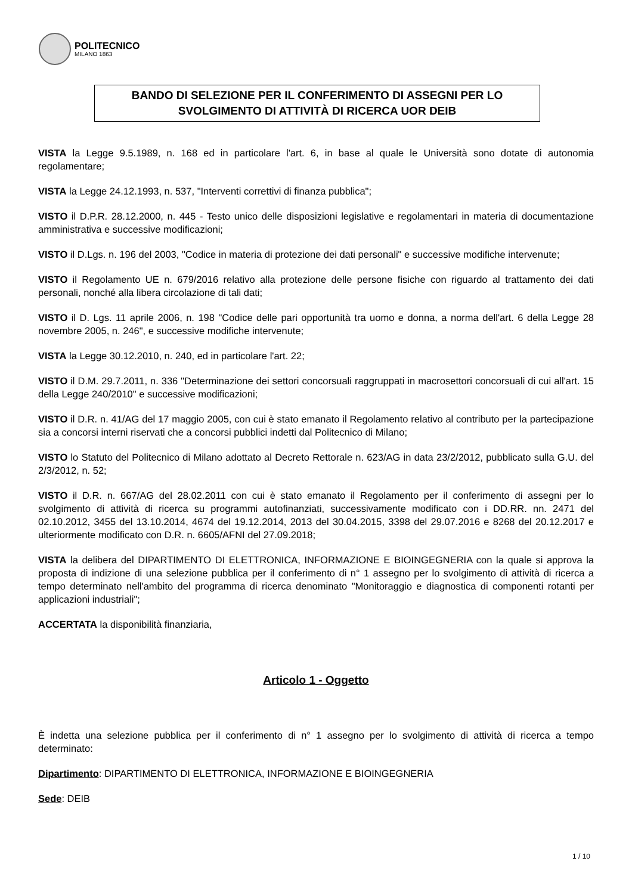POLITECNICO
MILANO 1863
BANDO DI SELEZIONE PER IL CONFERIMENTO DI ASSEGNI PER LO
SVOLGIMENTO DI ATTIVITÀ DI RICERCA UOR DEIB
VISTA la Legge 9.5.1989, n. 168 ed in particolare l'art. 6, in base al quale le Università sono dotate di autonomia regolamentare;
VISTA la Legge 24.12.1993, n. 537, "Interventi correttivi di finanza pubblica";
VISTO il D.P.R. 28.12.2000, n. 445 - Testo unico delle disposizioni legislative e regolamentari in materia di documentazione amministrativa e successive modificazioni;
VISTO il D.Lgs. n. 196 del 2003, "Codice in materia di protezione dei dati personali" e successive modifiche intervenute;
VISTO il Regolamento UE n. 679/2016 relativo alla protezione delle persone fisiche con riguardo al trattamento dei dati personali, nonché alla libera circolazione di tali dati;
VISTO il D. Lgs. 11 aprile 2006, n. 198 "Codice delle pari opportunità tra uomo e donna, a norma dell'art. 6 della Legge 28 novembre 2005, n. 246", e successive modifiche intervenute;
VISTA la Legge 30.12.2010, n. 240, ed in particolare l'art. 22;
VISTO il D.M. 29.7.2011, n. 336 "Determinazione dei settori concorsuali raggruppati in macrosettori concorsuali di cui all'art. 15 della Legge 240/2010" e successive modificazioni;
VISTO il D.R. n. 41/AG del 17 maggio 2005, con cui è stato emanato il Regolamento relativo al contributo per la partecipazione sia a concorsi interni riservati che a concorsi pubblici indetti dal Politecnico di Milano;
VISTO lo Statuto del Politecnico di Milano adottato al Decreto Rettorale n. 623/AG in data 23/2/2012, pubblicato sulla G.U. del 2/3/2012, n. 52;
VISTO il D.R. n. 667/AG del 28.02.2011 con cui è stato emanato il Regolamento per il conferimento di assegni per lo svolgimento di attività di ricerca su programmi autofinanziati, successivamente modificato con i DD.RR. nn. 2471 del 02.10.2012, 3455 del 13.10.2014, 4674 del 19.12.2014, 2013 del 30.04.2015, 3398 del 29.07.2016 e 8268 del 20.12.2017 e ulteriormente modificato con D.R. n. 6605/AFNI del 27.09.2018;
VISTA la delibera del DIPARTIMENTO DI ELETTRONICA, INFORMAZIONE E BIOINGEGNERIA con la quale si approva la proposta di indizione di una selezione pubblica per il conferimento di n° 1 assegno per lo svolgimento di attività di ricerca a tempo determinato nell'ambito del programma di ricerca denominato "Monitoraggio e diagnostica di componenti rotanti per applicazioni industriali";
ACCERTATA la disponibilità finanziaria,
Articolo 1 - Oggetto
È indetta una selezione pubblica per il conferimento di n° 1 assegno per lo svolgimento di attività di ricerca a tempo determinato:
Dipartimento: DIPARTIMENTO DI ELETTRONICA, INFORMAZIONE E BIOINGEGNERIA
Sede: DEIB
1 / 10